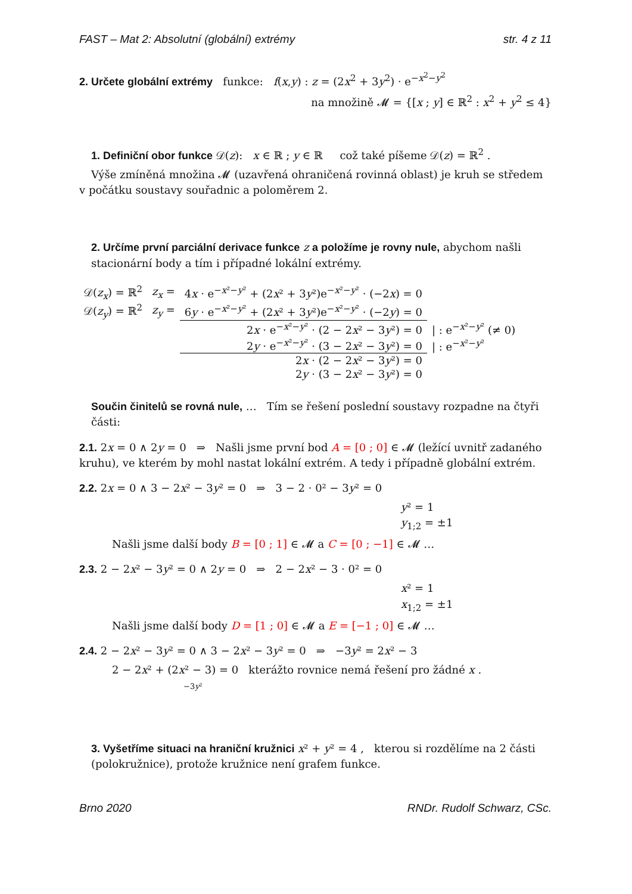FAST – Mat 2: Absolutní (globální) extrémy str. 4 z 11
2. Určete globální extrémy funkce: f(x,y) : z = (2x<sup>2</sup> + 3y<sup>2</sup>) · e<sup>−x<sup>2</sup>−y<sup>2</sup></sup>
na množině 𝓜 = {[x ; y] ∈ ℝ<sup>2</sup> : x<sup>2</sup> + y<sup>2</sup> ≤ 4}
1. Definiční obor funkce 𝒟(z): x ∈ ℝ ; y ∈ ℝ což také píšeme 𝒟(z) = ℝ<sup>2</sup> .
Výše zmíněná množina 𝓜 (uzavřená ohraničená rovinná oblast) je kruh se středem v počátku soustavy souřadnic a poloměrem 2.
2. Určíme první parciální derivace funkce z a položíme je rovny nule, abychom našli stacionární body a tím i případné lokální extrémy.
| 𝒟( z<sub>x</sub> ) = ℝ<sup>2</sup> | z<sub>x</sub> = | 4 x · e<sup>−x²−y²</sup> + (2 x ² + 3 y ²)e<sup>−x²−y²</sup> · (−2 x ) = 0 | |
| 𝒟( z<sub>y</sub> ) = ℝ<sup>2</sup> | z<sub>y</sub> = | 6 y · e<sup>−x²−y²</sup> + (2 x ² + 3 y ²)e<sup>−x²−y²</sup> · (−2 y ) = 0 | |
| | | 2 x · e<sup>−x²−y²</sup> · (2 − 2 x ² − 3 y ²) = 0 | / : e<sup>−x²−y²</sup> (≠ 0) |
| | | 2 y · e<sup>−x²−y²</sup> · (3 − 2 x ² − 3 y ²) = 0 | / : e<sup>−x²−y²</sup> |
| | | 2 x · (2 − 2 x ² − 3 y ²) = 0 | |
| | | 2 y · (3 − 2 x ² − 3 y ²) = 0 | |
Součin činitelů se rovná nule, … Tím se řešení poslední soustavy rozpadne na čtyři části:
2.1. 2x = 0 ∧ 2y = 0 ⇒ Našli jsme první bod A = [0 ; 0] ∈ 𝓜 (ležící uvnitř zadaného kruhu), ve kterém by mohl nastat lokální extrém. A tedy i případně globální extrém.
2.2. 2x = 0 ∧ 3 − 2x² − 3y² = 0 ⇒ 3 − 2 · 0² − 3y² = 0
y² = 1
y<sub>1;2</sub> = ±1
Našli jsme další body B = [0 ; 1] ∈ 𝓜 a C = [0 ; −1] ∈ 𝓜 …
2.3. 2 − 2x² − 3y² = 0 ∧ 2y = 0 ⇒ 2 − 2x² − 3 · 0² = 0
x² = 1
x<sub>1;2</sub> = ±1
Našli jsme další body D = [1 ; 0] ∈ 𝓜 a E = [−1 ; 0] ∈ 𝓜 …
2.4. 2 − 2x² − 3y² = 0 ∧ 3 − 2x² − 3y² = 0 ⇒ −3y² = 2x² − 3
2 − 2x² + (2x² − 3) = 0 kterážto rovnice nemá řešení pro žádné x .
−3y²
3. Vyšetříme situaci na hraniční kružnici x² + y² = 4 , kterou si rozdělíme na 2 části (polokružnice), protože kružnice není grafem funkce.
Brno 2020 RNDr. Rudolf Schwarz, CSc.